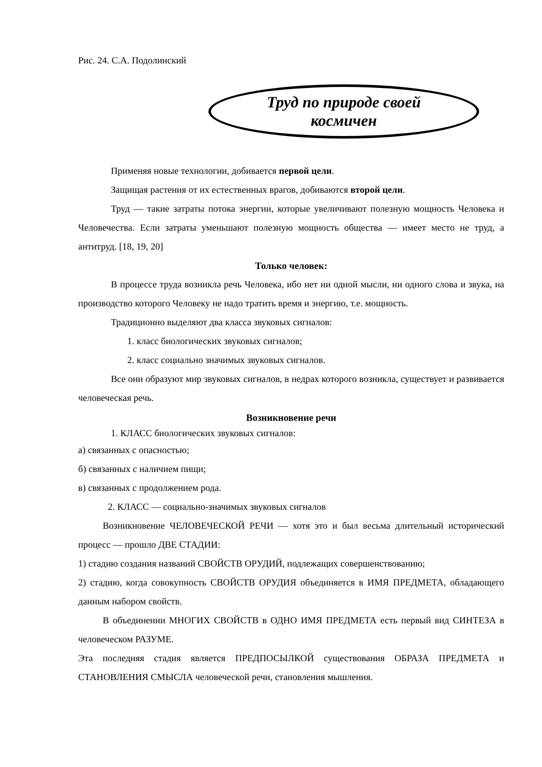Рис. 24. С.А. Подолинский
Труд по природе своей
космичен
Применяя новые технологии, добивается первой цели.
Защищая растения от их естественных врагов, добиваются второй цели.
Труд — такие затраты потока энергии, которые увеличивают полезную мощность Человека и Человечества. Если затраты уменьшают полезную мощность общества — имеет место не труд, а антитруд. [18, 19, 20]
Только человек:
В процессе труда возникла речь Человека, ибо нет ни одной мысли, ни одного слова и звука, на производство которого Человеку не надо тратить время и энергию, т.е. мощность.
Традиционно выделяют два класса звуковых сигналов:
1. класс биологических звуковых сигналов;
2. класс социально значимых звуковых сигналов.
Все они образуют мир звуковых сигналов, в недрах которого возникла, существует и развивается человеческая речь.
Возникновение речи
1. КЛАСС биологических звуковых сигналов:
а) связанных с опасностью;
б) связанных с наличием пищи;
в) связанных с продолжением рода.
2. КЛАСС — социально-значимых звуковых сигналов
Возникновение ЧЕЛОВЕЧЕСКОЙ РЕЧИ — хотя это и был весьма длительный исторический процесс — прошло ДВЕ СТАДИИ:
1) стадию создания названий СВОЙСТВ ОРУДИЙ, подлежащих совершенствованию;
2) стадию, когда совокупность СВОЙСТВ ОРУДИЯ объединяется в ИМЯ ПРЕДМЕТА, обладающего данным набором свойств.
В объединении МНОГИХ СВОЙСТВ в ОДНО ИМЯ ПРЕДМЕТА есть первый вид СИНТЕЗА в человеческом РАЗУМЕ.
Эта последняя стадия является ПРЕДПОСЫЛКОЙ существования ОБРАЗА ПРЕДМЕТА и СТАНОВЛЕНИЯ СМЫСЛА человеческой речи, становления мышления.